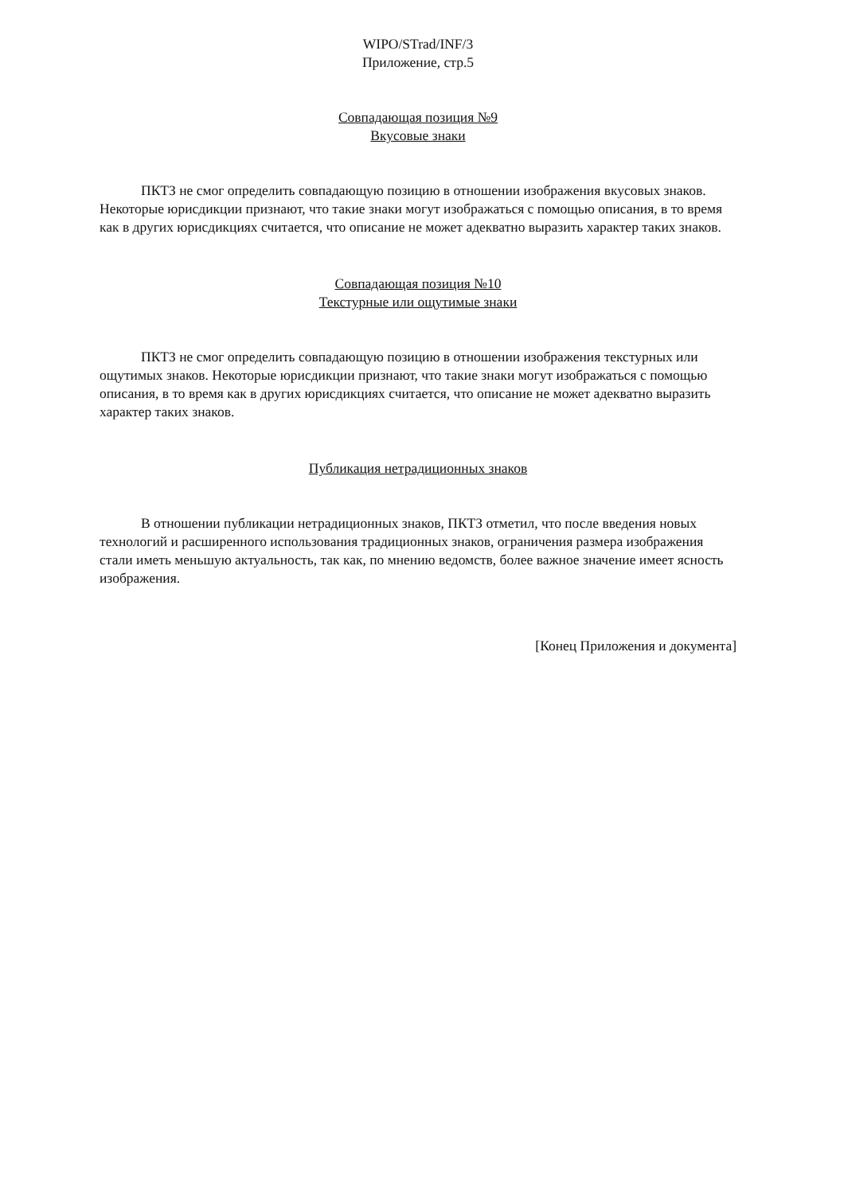WIPO/STrad/INF/3
Приложение, стр.5
Совпадающая позиция №9
Вкусовые знаки
ПКТЗ не смог определить совпадающую позицию в отношении изображения вкусовых знаков. Некоторые юрисдикции признают, что такие знаки могут изображаться с помощью описания, в то время как в других юрисдикциях считается, что описание не может адекватно выразить характер таких знаков.
Совпадающая позиция №10
Текстурные или ощутимые знаки
ПКТЗ не смог определить совпадающую позицию в отношении изображения текстурных или ощутимых знаков. Некоторые юрисдикции признают, что такие знаки могут изображаться с помощью описания, в то время как в других юрисдикциях считается, что описание не может адекватно выразить характер таких знаков.
Публикация нетрадиционных знаков
В отношении публикации нетрадиционных знаков, ПКТЗ отметил, что после введения новых технологий и расширенного использования традиционных знаков, ограничения размера изображения стали иметь меньшую актуальность, так как, по мнению ведомств, более важное значение имеет ясность изображения.
[Конец Приложения и документа]